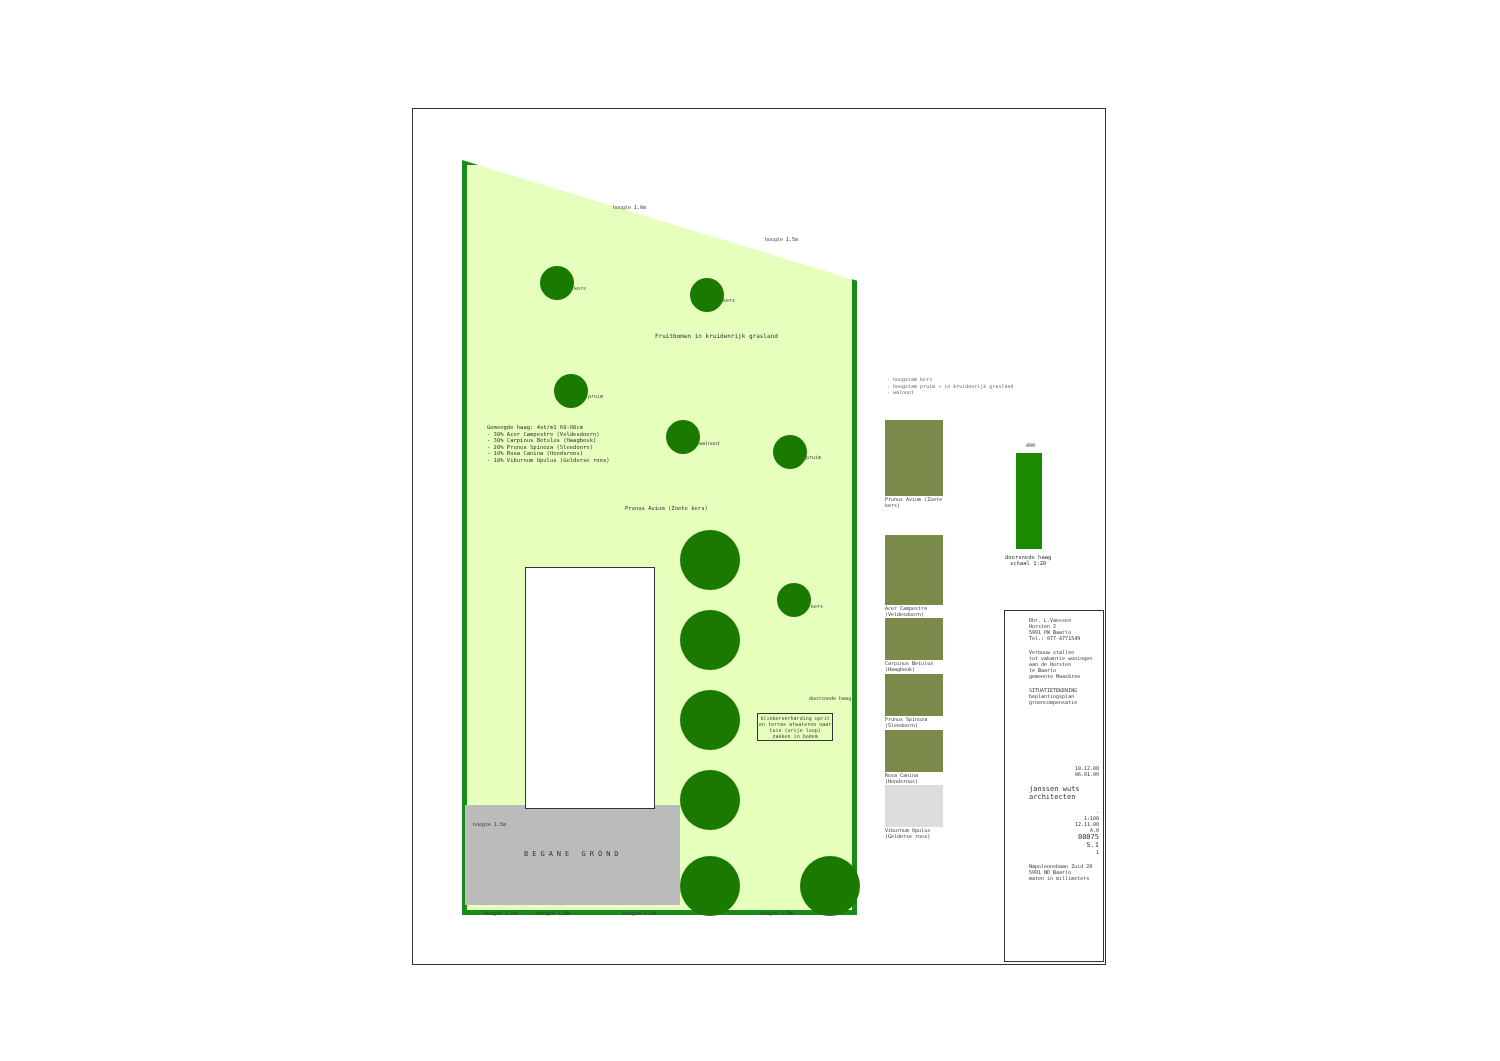kers
kers
Fruitbomen in kruidenrijk grasland
pruim
Gemengde haag: 4st/m1 60-80cm
- 30% Acer Campestre (Veldesdoorn)
- 30% Carpinus Betulus (Haagbeuk)
- 20% Prunus Spinoza (Sleedoorn)
- 10% Rosa Canina (Hondsroos)
- 10% Viburnum Opulus (Gelderse roos)
walnoot
pruim
Prunus Avium (Zoete kers)
kers
klinkerverharding oprit
en terras afwateren naar
tuin (vrije loop)
zakken in bodem
doorsnede haag
hoogte 1.5m
BEGANE GROND
hoogte 1.5m hoogte 1.0m hoogte 1.0m hoogte 1.5m
hoogte 1.0m
hoogte 1.5m
- hoogstam kers
- hoogstam pruim → in kruidenrijk grasland
- walnoot
Prunus Avium (Zoete kers)
Acer Campestre (Veldesdoorn)
Carpinus Betulus (Haagbeuk)
Prunus Spinoza (Sleedoorn)
Rosa Canina (Hondsroos)
Viburnum Opulus (Gelderse roos)
400
doorsnede haag
schaal 1:20
Dhr. L.Vaessen
Horsten 2
5991 PW Baarlo
Tel.: 077-4771549
Verbouw stallen
tot vakantie woningen
aan de Horsten
te Baarlo
gemeente Maasbree
SITUATIETEKENING
beplantingsplan
groencompensatie
10.12.08
06.01.09
janssen wuts architecten
-
1:100
12.11.08
A.0
08075
S.1
1
Napoleonsbaan Zuid 28 5991 ND Baarlo
maten in millimeters